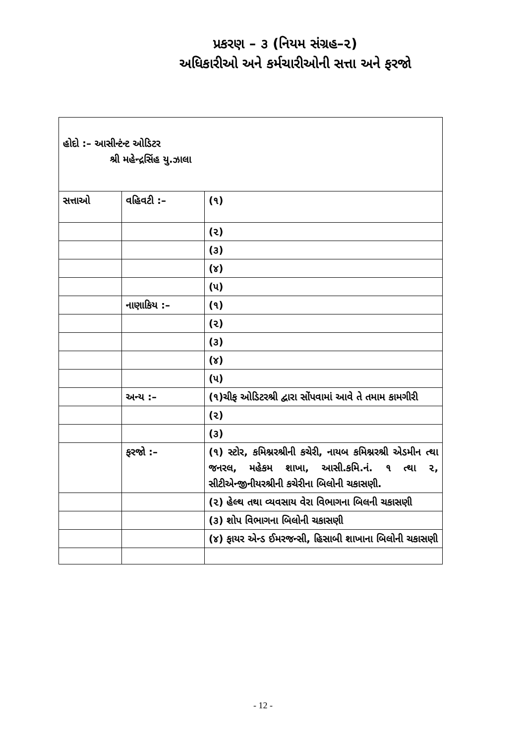પ્રકરણ – ૩ (નિયમ સંગ્રહ–૨)
અધિકારીઓ અને કર્મચારીઓની સત્તા અને ફરજો
| હોદો :– આસીન્ટંન્ટ ઓડિટર શ્રી મહેન્દ્રસિંહ યુ.ઝાલા | | |
| સત્તાઓ | વહિવટી :– | (૧) |
| | | (૨) |
| | | (૩) |
| | | (૪) |
| | | (૫) |
| | નાણાકિય :– | (૧) |
| | | (૨) |
| | | (૩) |
| | | (૪) |
| | | (૫) |
| | અન્ય :– | (૧)ચીફ ઓડિટરશ્રી દ્વારા સોંપવામાં આવે તે તમામ કામગીરી |
| | | (૨) |
| | | (૩) |
| | ફરજો :– | (૧) સ્ટોર, કમિશ્નરશ્રીની કચેરી, નાયબ કમિશ્નરશ્રી એડમીન ત્થા જનરલ, મહેકમ શાખા, આસી.કમિ.નં. ૧ ત્થા ૨, સીટીએન્જીનીયરશ્રીની કચેરીના બિલોની ચકાસણી. |
| | | (૨) હેલ્થ તથા વ્યવસાય વેરા વિભાગના બિલની ચકાસણી |
| | | (૩) શોપ વિભાગના બિલોની ચકાસણી |
| | | (૪) ફાયર એન્ડ ઈમરજન્સી, હિસાબી શાખાના બિલોની ચકાસણી |
- 12 -